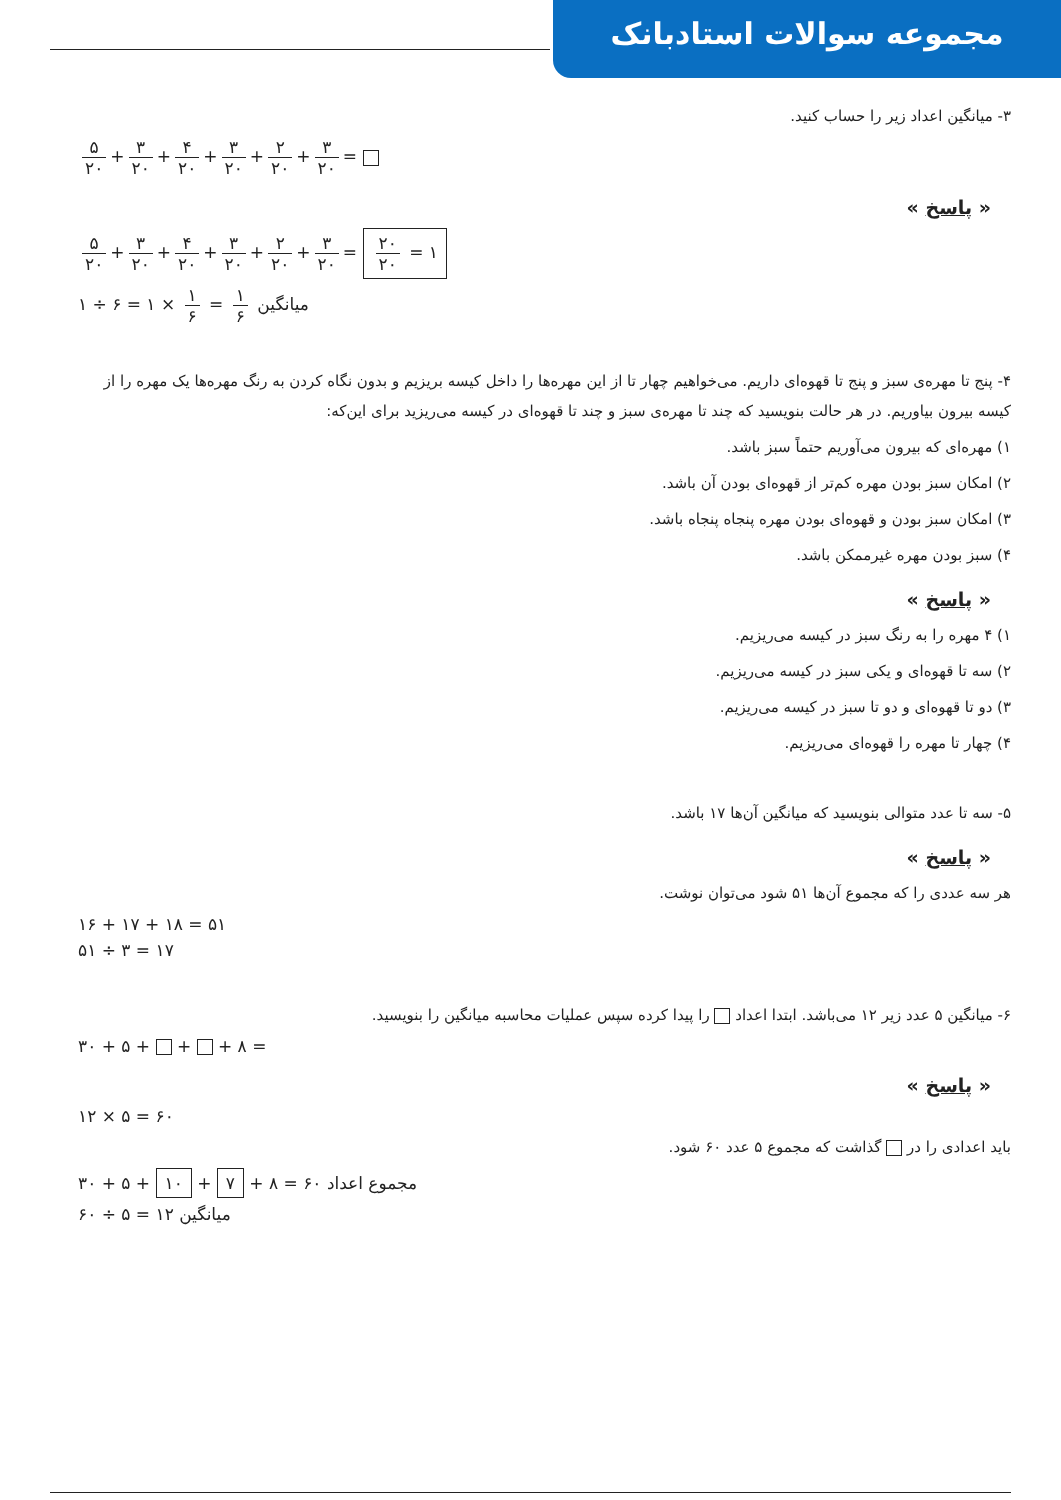مجموعه سوالات استادبانک
۳- میانگین اعداد زیر را حساب کنید.
۵ ۲۰ + ۳ ۲۰ + ۴ ۲۰ + ۳ ۲۰ + ۲ ۲۰ + ۳ ۲۰ =
« پاسخ »
۵ ۲۰ + ۳ ۲۰ + ۴ ۲۰ + ۳ ۲۰ + ۲ ۲۰ + ۳ ۲۰ = ۲۰ ۲۰ = ۱
۱ ÷ ۶ = ۱ × ۱ ۶ = ۱ ۶ میانگین
۴- پنج تا مهره‌ی سبز و پنج تا قهوه‌ای داریم. می‌خواهیم چهار تا از این مهره‌ها را داخل کیسه بریزیم و بدون نگاه کردن به رنگ مهره‌ها یک مهره را از کیسه بیرون بیاوریم. در هر حالت بنویسید که چند تا مهره‌ی سبز و چند تا قهوه‌ای در کیسه می‌ریزید برای این‌که:
۱) مهره‌ای که بیرون می‌آوریم حتماً سبز باشد.
۲) امکان سبز بودن مهره کم‌تر از قهوه‌ای بودن آن باشد.
۳) امکان سبز بودن و قهوه‌ای بودن مهره پنجاه پنجاه باشد.
۴) سبز بودن مهره غیرممکن باشد.
« پاسخ »
۱) ۴ مهره را به رنگ سبز در کیسه می‌ریزیم.
۲) سه تا قهوه‌ای و یکی سبز در کیسه می‌ریزیم.
۳) دو تا قهوه‌ای و دو تا سبز در کیسه می‌ریزیم.
۴) چهار تا مهره را قهوه‌ای می‌ریزیم.
۵- سه تا عدد متوالی بنویسید که میانگین آن‌ها ۱۷ باشد.
« پاسخ »
هر سه عددی را که مجموع آن‌ها ۵۱ شود می‌توان نوشت.
۱۶ + ۱۷ + ۱۸ = ۵۱
۵۱ ÷ ۳ = ۱۷
۶- میانگین ۵ عدد زیر ۱۲ می‌باشد. ابتدا اعداد را پیدا کرده سپس عملیات محاسبه میانگین را بنویسید.
۳۰ + ۵ + + + ۸ =
« پاسخ »
۱۲ × ۵ = ۶۰
باید اعدادی را در گذاشت که مجموع ۵ عدد ۶۰ شود.
۳۰ + ۵ + ۱۰ + ۷ + ۸ = ۶۰ مجموع اعداد
۶۰ ÷ ۵ = ۱۲ میانگین